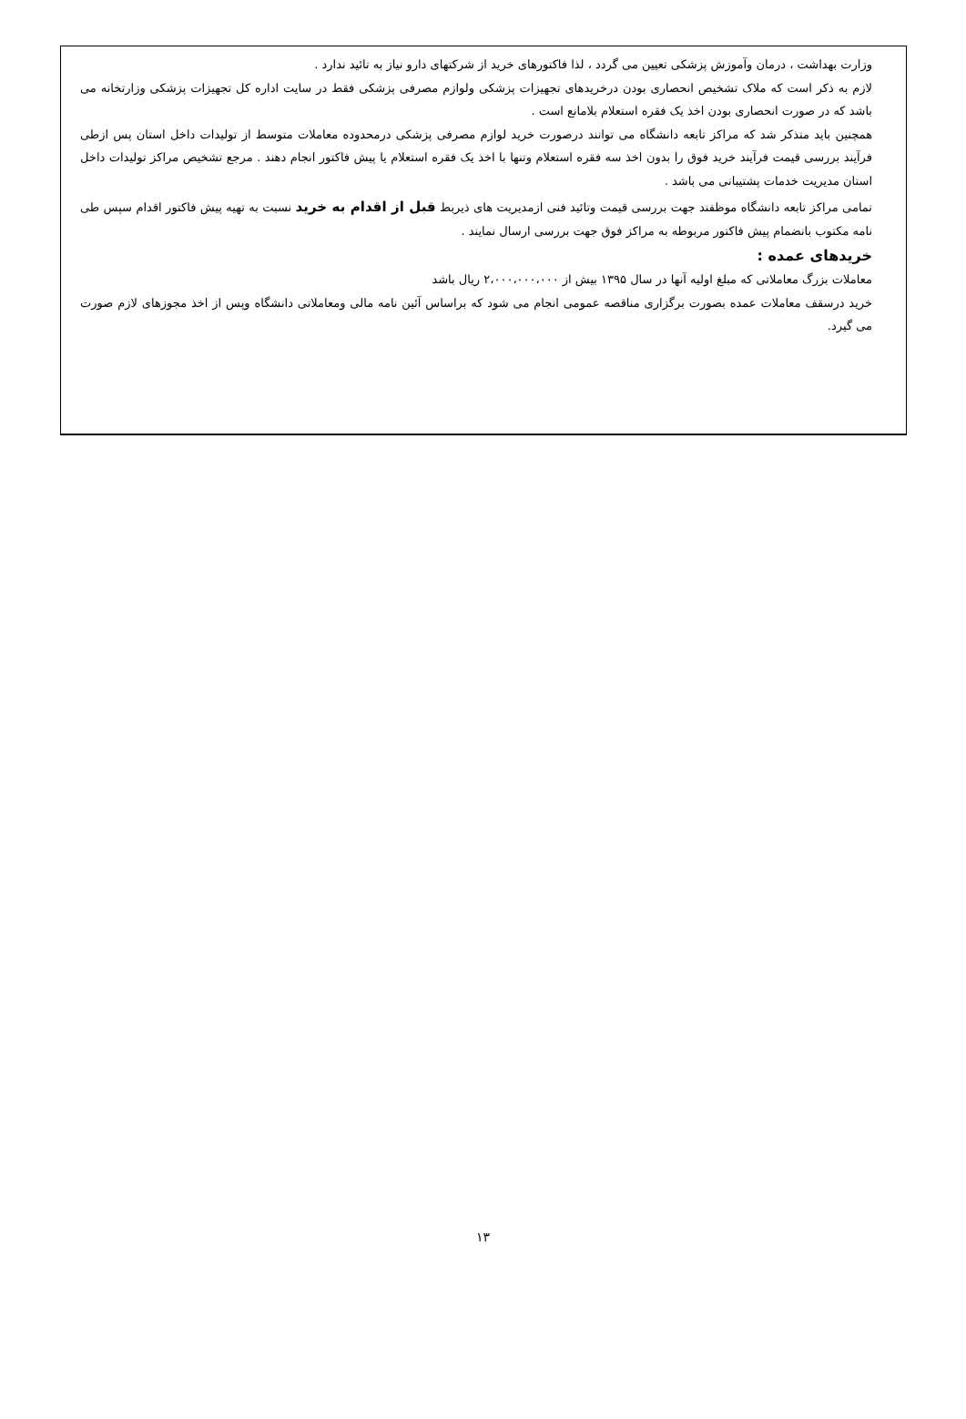وزارت بهداشت ، درمان وآموزش پزشکی تعیین می گردد ، لذا فاکتورهای خرید از شرکتهای دارو نیاز به تائید ندارد .
لازم به ذکر است که ملاک تشخیص انحصاری بودن درخریدهای تجهیزات پزشکی ولوازم مصرفی پزشکی فقط در سایت اداره کل تجهیزات پزشکی وزارتخانه می باشد که در صورت انحصاری بودن اخذ یک فقره استعلام بلامانع است .
همچنین باید متذکر شد که مراکز تابعه دانشگاه می توانند درصورت خرید لوازم مصرفی پزشکی درمحدوده معاملات متوسط از تولیدات داخل استان پس ازطی فرآیند بررسی قیمت فرآیند خرید فوق را بدون اخذ سه فقره استعلام وتنها با اخذ یک فقره استعلام یا پیش فاکتور انجام دهند . مرجع تشخیص مراکز تولیدات داخل استان مدیریت خدمات پشتیبانی می باشد .
تمامی مراکز تابعه دانشگاه موظفند جهت بررسی قیمت وتائید فنی ازمدیریت های ذیربط قبل از اقدام به خرید نسبت به تهیه پیش فاکتور اقدام سپس طی نامه مکتوب بانضمام پیش فاکتور مربوطه به مراکز فوق جهت بررسی ارسال نمایند .
خریدهای عمده :
معاملات بزرگ معاملاتی که مبلغ اولیه آنها در سال ۱۳۹۵ بیش از ۲،۰۰۰،۰۰۰،۰۰۰ ریال باشد
خرید درسقف معاملات عمده بصورت برگزاری مناقصه عمومی انجام می شود که براساس آئین نامه مالی ومعاملاتی دانشگاه وپس از اخذ مجوزهای لازم صورت می گیرد.
۱۳